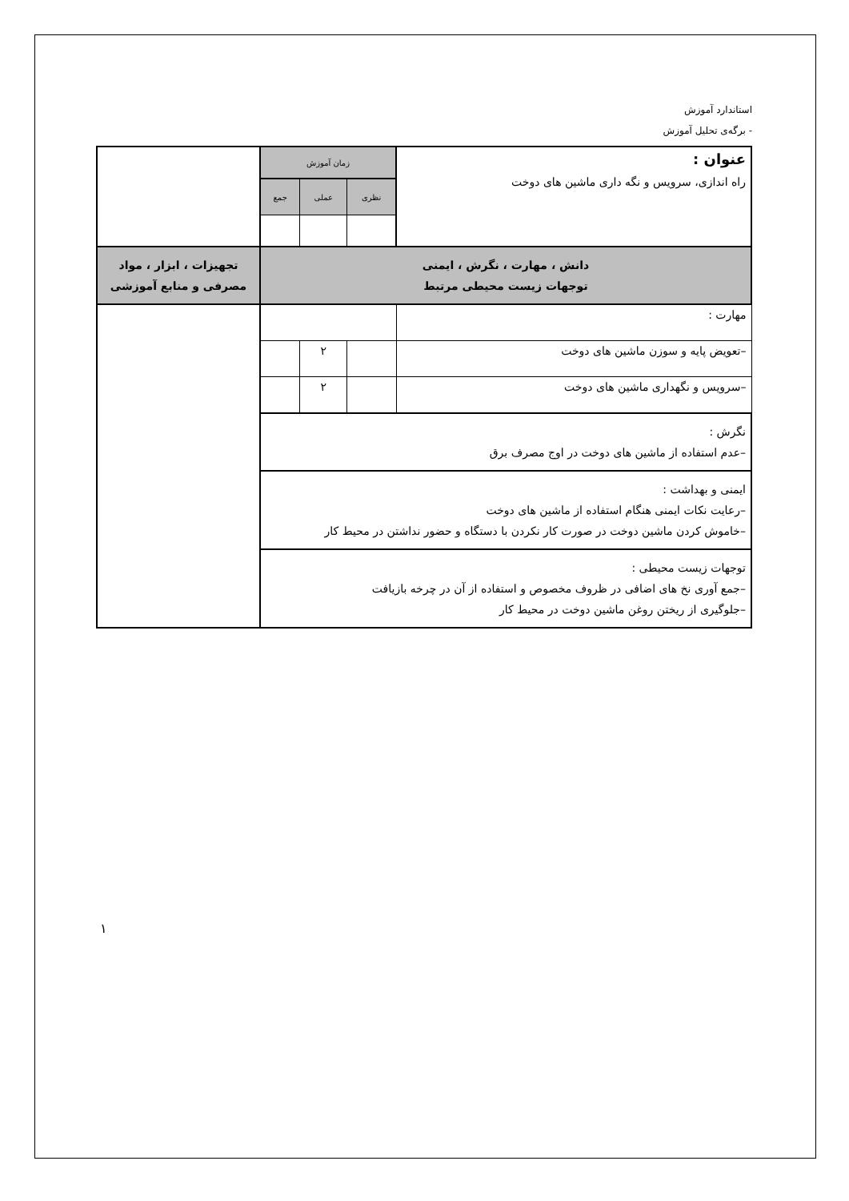استاندارد آموزش
- برگه‌ی تحلیل آموزش
| عنوان : راه اندازی، سرویس و نگه داری ماشین های دوخت | زمان آموزش | | | |
| | نظری | عملی | جمع | |
| دانش ، مهارت ، نگرش ، ایمنی توجهات زیست محیطی مرتبط | | | | تجهیزات ، ابزار ، مواد مصرفی و منابع آموزشی |
| مهارت : | | | | |
| –تعویض پایه و سوزن ماشین های دوخت | | ۲ | | |
| –سرویس و نگهداری ماشین های دوخت | | ۲ | | |
| نگرش : –عدم استفاده از ماشین های دوخت در اوج مصرف برق | | | | |
| ایمنی و بهداشت : –رعایت نکات ایمنی هنگام استفاده از ماشین های دوخت –خاموش کردن ماشین دوخت در صورت کار نکردن با دستگاه و حضور نداشتن در محیط کار | | | | |
| توجهات زیست محیطی : –جمع آوری نخ های اضافی در ظروف مخصوص و استفاده از آن در چرخه بازیافت –جلوگیری از ریختن روغن ماشین دوخت در محیط کار | | | | |
١